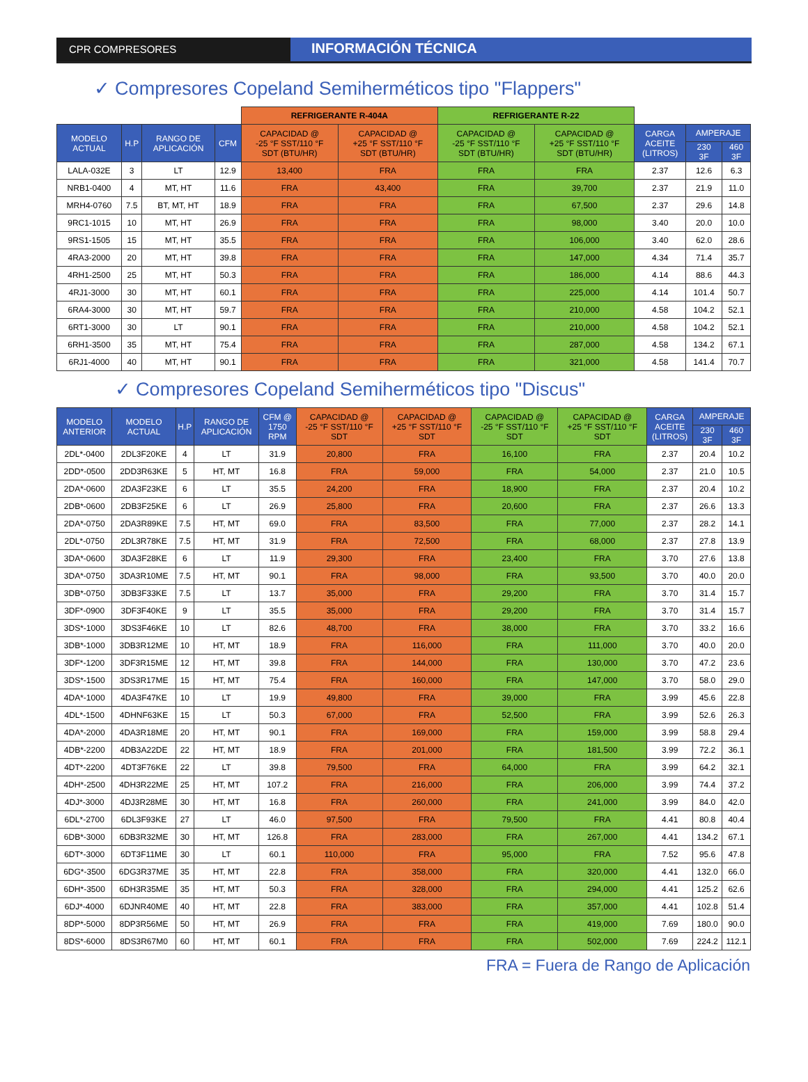CPR COMPRESORES
INFORMACIÓN TÉCNICA
✓ Compresores Copeland Semiherméticos tipo "Flappers"
| | | | | REFRIGERANTE R-404A | | REFRIGERANTE R-22 | | | | |
| MODELO ACTUAL | H.P | RANGO DE APLICACIÓN | CFM | CAPACIDAD @ -25 °F SST/110 °F SDT (BTU/HR) | CAPACIDAD @ +25 °F SST/110 °F SDT (BTU/HR) | CAPACIDAD @ -25 °F SST/110 °F SDT (BTU/HR) | CAPACIDAD @ +25 °F SST/110 °F SDT (BTU/HR) | CARGA ACEITE (LITROS) | AMPERAJE | |
| | | | | | | | | | 230 3F | 460 3F |
| LALA-032E | 3 | LT | 12.9 | 13,400 | FRA | FRA | FRA | 2.37 | 12.6 | 6.3 |
| NRB1-0400 | 4 | MT, HT | 11.6 | FRA | 43,400 | FRA | 39,700 | 2.37 | 21.9 | 11.0 |
| MRH4-0760 | 7.5 | BT, MT, HT | 18.9 | FRA | FRA | FRA | 67,500 | 2.37 | 29.6 | 14.8 |
| 9RC1-1015 | 10 | MT, HT | 26.9 | FRA | FRA | FRA | 98,000 | 3.40 | 20.0 | 10.0 |
| 9RS1-1505 | 15 | MT, HT | 35.5 | FRA | FRA | FRA | 106,000 | 3.40 | 62.0 | 28.6 |
| 4RA3-2000 | 20 | MT, HT | 39.8 | FRA | FRA | FRA | 147,000 | 4.34 | 71.4 | 35.7 |
| 4RH1-2500 | 25 | MT, HT | 50.3 | FRA | FRA | FRA | 186,000 | 4.14 | 88.6 | 44.3 |
| 4RJ1-3000 | 30 | MT, HT | 60.1 | FRA | FRA | FRA | 225,000 | 4.14 | 101.4 | 50.7 |
| 6RA4-3000 | 30 | MT, HT | 59.7 | FRA | FRA | FRA | 210,000 | 4.58 | 104.2 | 52.1 |
| 6RT1-3000 | 30 | LT | 90.1 | FRA | FRA | FRA | 210,000 | 4.58 | 104.2 | 52.1 |
| 6RH1-3500 | 35 | MT, HT | 75.4 | FRA | FRA | FRA | 287,000 | 4.58 | 134.2 | 67.1 |
| 6RJ1-4000 | 40 | MT, HT | 90.1 | FRA | FRA | FRA | 321,000 | 4.58 | 141.4 | 70.7 |
✓ Compresores Copeland Semiherméticos tipo "Discus"
| MODELO ANTERIOR | MODELO ACTUAL | H.P | RANGO DE APLICACIÓN | CFM @ 1750 RPM | CAPACIDAD @ -25 °F SST/110 °F SDT | CAPACIDAD @ +25 °F SST/110 °F SDT | CAPACIDAD @ -25 °F SST/110 °F SDT | CAPACIDAD @ +25 °F SST/110 °F SDT | CARGA ACEITE (LITROS) | AMPERAJE | |
| --- | --- | --- | --- | --- | --- | --- | --- | --- | --- | --- | --- |
| | | | | | | | | | | 230 3F | 460 3F |
| 2DL*-0400 | 2DL3F20KE | 4 | LT | 31.9 | 20,800 | FRA | 16,100 | FRA | 2.37 | 20.4 | 10.2 |
| 2DD*-0500 | 2DD3R63KE | 5 | HT, MT | 16.8 | FRA | 59,000 | FRA | 54,000 | 2.37 | 21.0 | 10.5 |
| 2DA*-0600 | 2DA3F23KE | 6 | LT | 35.5 | 24,200 | FRA | 18,900 | FRA | 2.37 | 20.4 | 10.2 |
| 2DB*-0600 | 2DB3F25KE | 6 | LT | 26.9 | 25,800 | FRA | 20,600 | FRA | 2.37 | 26.6 | 13.3 |
| 2DA*-0750 | 2DA3R89KE | 7.5 | HT, MT | 69.0 | FRA | 83,500 | FRA | 77,000 | 2.37 | 28.2 | 14.1 |
| 2DL*-0750 | 2DL3R78KE | 7.5 | HT, MT | 31.9 | FRA | 72,500 | FRA | 68,000 | 2.37 | 27.8 | 13.9 |
| 3DA*-0600 | 3DA3F28KE | 6 | LT | 11.9 | 29,300 | FRA | 23,400 | FRA | 3.70 | 27.6 | 13.8 |
| 3DA*-0750 | 3DA3R10ME | 7.5 | HT, MT | 90.1 | FRA | 98,000 | FRA | 93,500 | 3.70 | 40.0 | 20.0 |
| 3DB*-0750 | 3DB3F33KE | 7.5 | LT | 13.7 | 35,000 | FRA | 29,200 | FRA | 3.70 | 31.4 | 15.7 |
| 3DF*-0900 | 3DF3F40KE | 9 | LT | 35.5 | 35,000 | FRA | 29,200 | FRA | 3.70 | 31.4 | 15.7 |
| 3DS*-1000 | 3DS3F46KE | 10 | LT | 82.6 | 48,700 | FRA | 38,000 | FRA | 3.70 | 33.2 | 16.6 |
| 3DB*-1000 | 3DB3R12ME | 10 | HT, MT | 18.9 | FRA | 116,000 | FRA | 111,000 | 3.70 | 40.0 | 20.0 |
| 3DF*-1200 | 3DF3R15ME | 12 | HT, MT | 39.8 | FRA | 144,000 | FRA | 130,000 | 3.70 | 47.2 | 23.6 |
| 3DS*-1500 | 3DS3R17ME | 15 | HT, MT | 75.4 | FRA | 160,000 | FRA | 147,000 | 3.70 | 58.0 | 29.0 |
| 4DA*-1000 | 4DA3F47KE | 10 | LT | 19.9 | 49,800 | FRA | 39,000 | FRA | 3.99 | 45.6 | 22.8 |
| 4DL*-1500 | 4DHNF63KE | 15 | LT | 50.3 | 67,000 | FRA | 52,500 | FRA | 3.99 | 52.6 | 26.3 |
| 4DA*-2000 | 4DA3R18ME | 20 | HT, MT | 90.1 | FRA | 169,000 | FRA | 159,000 | 3.99 | 58.8 | 29.4 |
| 4DB*-2200 | 4DB3A22DE | 22 | HT, MT | 18.9 | FRA | 201,000 | FRA | 181,500 | 3.99 | 72.2 | 36.1 |
| 4DT*-2200 | 4DT3F76KE | 22 | LT | 39.8 | 79,500 | FRA | 64,000 | FRA | 3.99 | 64.2 | 32.1 |
| 4DH*-2500 | 4DH3R22ME | 25 | HT, MT | 107.2 | FRA | 216,000 | FRA | 206,000 | 3.99 | 74.4 | 37.2 |
| 4DJ*-3000 | 4DJ3R28ME | 30 | HT, MT | 16.8 | FRA | 260,000 | FRA | 241,000 | 3.99 | 84.0 | 42.0 |
| 6DL*-2700 | 6DL3F93KE | 27 | LT | 46.0 | 97,500 | FRA | 79,500 | FRA | 4.41 | 80.8 | 40.4 |
| 6DB*-3000 | 6DB3R32ME | 30 | HT, MT | 126.8 | FRA | 283,000 | FRA | 267,000 | 4.41 | 134.2 | 67.1 |
| 6DT*-3000 | 6DT3F11ME | 30 | LT | 60.1 | 110,000 | FRA | 95,000 | FRA | 7.52 | 95.6 | 47.8 |
| 6DG*-3500 | 6DG3R37ME | 35 | HT, MT | 22.8 | FRA | 358,000 | FRA | 320,000 | 4.41 | 132.0 | 66.0 |
| 6DH*-3500 | 6DH3R35ME | 35 | HT, MT | 50.3 | FRA | 328,000 | FRA | 294,000 | 4.41 | 125.2 | 62.6 |
| 6DJ*-4000 | 6DJNR40ME | 40 | HT, MT | 22.8 | FRA | 383,000 | FRA | 357,000 | 4.41 | 102.8 | 51.4 |
| 8DP*-5000 | 8DP3R56ME | 50 | HT, MT | 26.9 | FRA | FRA | FRA | 419,000 | 7.69 | 180.0 | 90.0 |
| 8DS*-6000 | 8DS3R67M0 | 60 | HT, MT | 60.1 | FRA | FRA | FRA | 502,000 | 7.69 | 224.2 | 112.1 |
FRA = Fuera de Rango de Aplicación